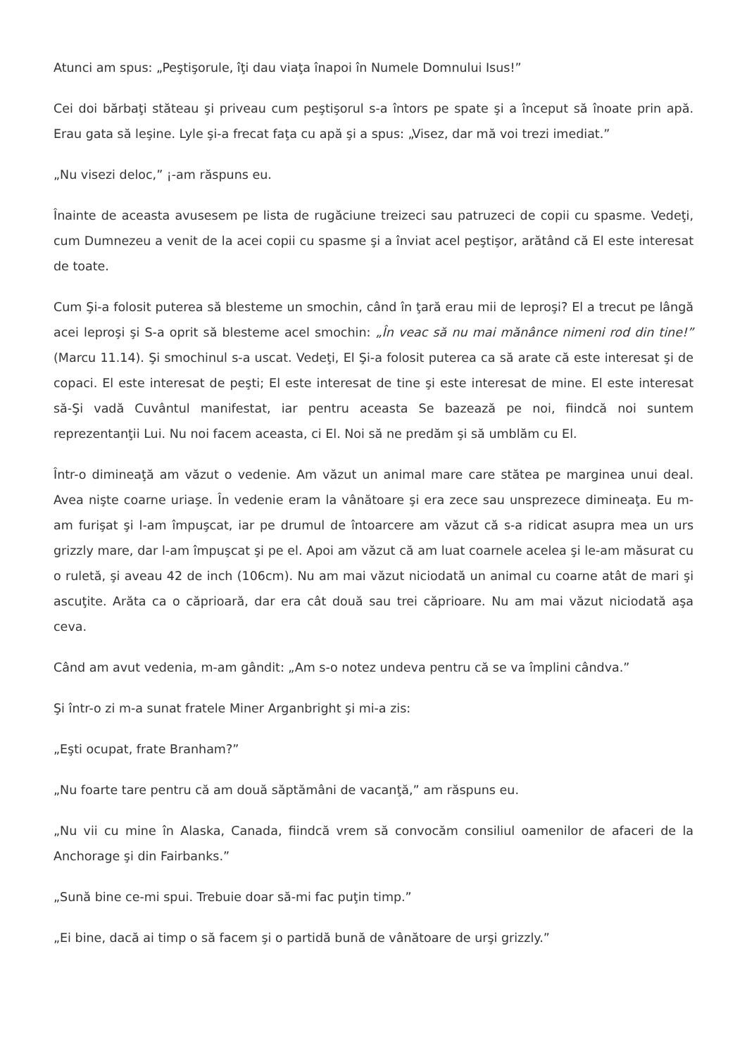Atunci am spus: „Peştişorule, îţi dau viaţa înapoi în Numele Domnului Isus!”
Cei doi bărbaţi stăteau şi priveau cum peştişorul s-a întors pe spate şi a început să înoate prin apă. Erau gata să leşine. Lyle şi-a frecat faţa cu apă şi a spus: „Visez, dar mă voi trezi imediat.”
„Nu visezi deloc,” ¡-am răspuns eu.
Înainte de aceasta avusesem pe lista de rugăciune treizeci sau patruzeci de copii cu spasme. Vedeţi, cum Dumnezeu a venit de la acei copii cu spasme şi a înviat acel peştişor, arătând că El este interesat de toate.
Cum Şi-a folosit puterea să blesteme un smochin, când în ţară erau mii de leproşi? El a trecut pe lângă acei leproşi şi S-a oprit să blesteme acel smochin: „În veac să nu mai mănânce nimeni rod din tine!” (Marcu 11.14). Şi smochinul s-a uscat. Vedeţi, El Şi-a folosit puterea ca să arate că este interesat şi de copaci. El este interesat de peşti; El este interesat de tine şi este interesat de mine. El este interesat să-Şi vadă Cuvântul manifestat, iar pentru aceasta Se bazează pe noi, fiindcă noi suntem reprezentanţii Lui. Nu noi facem aceasta, ci El. Noi să ne predăm şi să umblăm cu El.
Într-o dimineaţă am văzut o vedenie. Am văzut un animal mare care stătea pe marginea unui deal. Avea nişte coarne uriaşe. În vedenie eram la vânătoare şi era zece sau unsprezece dimineaţa. Eu m-am furişat şi l-am împuşcat, iar pe drumul de întoarcere am văzut că s-a ridicat asupra mea un urs grizzly mare, dar l-am împuşcat şi pe el. Apoi am văzut că am luat coarnele acelea şi le-am măsurat cu o ruletă, şi aveau 42 de inch (106cm). Nu am mai văzut niciodată un animal cu coarne atât de mari şi ascuţite. Arăta ca o căprioară, dar era cât două sau trei căprioare. Nu am mai văzut niciodată aşa ceva.
Când am avut vedenia, m-am gândit: „Am s-o notez undeva pentru că se va împlini cândva.”
Şi într-o zi m-a sunat fratele Miner Arganbright şi mi-a zis:
„Eşti ocupat, frate Branham?”
„Nu foarte tare pentru că am două săptămâni de vacanţă,” am răspuns eu.
„Nu vii cu mine în Alaska, Canada, fiindcă vrem să convocăm consiliul oamenilor de afaceri de la Anchorage şi din Fairbanks.”
„Sună bine ce-mi spui. Trebuie doar să-mi fac puţin timp.”
„Ei bine, dacă ai timp o să facem şi o partidă bună de vânătoare de urşi grizzly.”